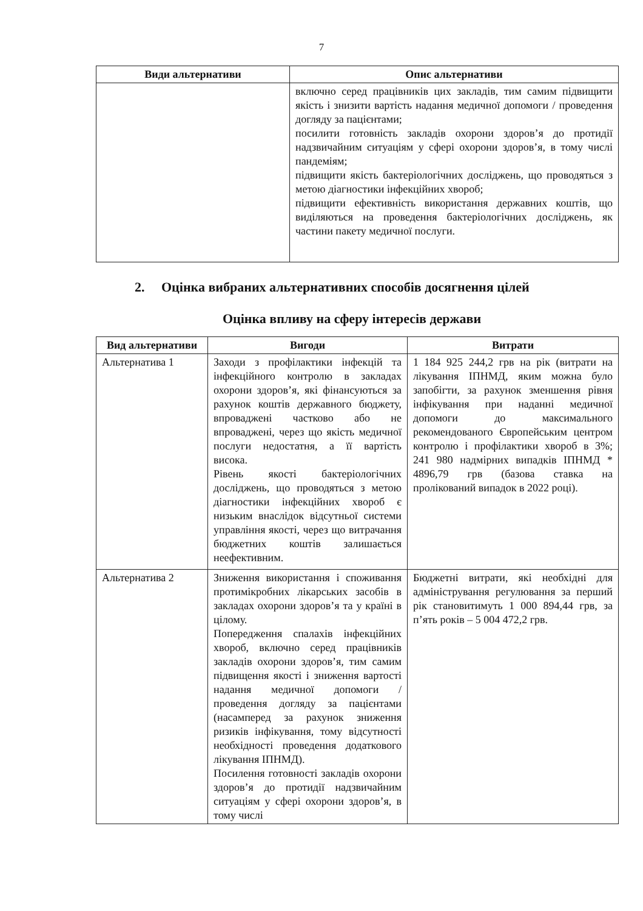7
| Види альтернативи | Опис альтернативи |
| --- | --- |
| | включно серед працівників цих закладів, тим самим підвищити якість і знизити вартість надання медичної допомоги / проведення догляду за пацієнтами; посилити готовність закладів охорони здоров’я до протидії надзвичайним ситуаціям у сфері охорони здоров’я, в тому числі пандеміям; підвищити якість бактеріологічних досліджень, що проводяться з метою діагностики інфекційних хвороб; підвищити ефективність використання державних коштів, що виділяються на проведення бактеріологічних досліджень, як частини пакету медичної послуги. |
2. Оцінка вибраних альтернативних способів досягнення цілей
Оцінка впливу на сферу інтересів держави
| Вид альтернативи | Вигоди | Витрати |
| --- | --- | --- |
| Альтернатива 1 | Заходи з профілактики інфекцій та інфекційного контролю в закладах охорони здоров’я, які фінансуються за рахунок коштів державного бюджету, впроваджені частково або не впроваджені, через що якість медичної послуги недостатня, а її вартість висока. Рівень якості бактеріологічних досліджень, що проводяться з метою діагностики інфекційних хвороб є низьким внаслідок відсутньої системи управління якості, через що витрачання бюджетних коштів залишається неефективним. | 1 184 925 244,2 грв на рік (витрати на лікування ІПНМД, яким можна було запобігти, за рахунок зменшення рівня інфікування при наданні медичної допомоги до максимального рекомендованого Європейським центром контролю і профілактики хвороб в 3%; 241 980 надмірних випадків ІПНМД * 4896,79 грв (базова ставка на пролікований випадок в 2022 році). |
| Альтернатива 2 | Зниження використання і споживання протимікробних лікарських засобів в закладах охорони здоров’я та у країні в цілому. Попередження спалахів інфекційних хвороб, включно серед працівників закладів охорони здоров’я, тим самим підвищення якості і зниження вартості надання медичної допомоги / проведення догляду за пацієнтами (насамперед за рахунок зниження ризиків інфікування, тому відсутності необхідності проведення додаткового лікування ІПНМД). Посилення готовності закладів охорони здоров’я до протидії надзвичайним ситуаціям у сфері охорони здоров’я, в тому числі | Бюджетні витрати, які необхідні для адміністрування регулювання за перший рік становитимуть 1 000 894,44 грв, за п’ять років – 5 004 472,2 грв. |